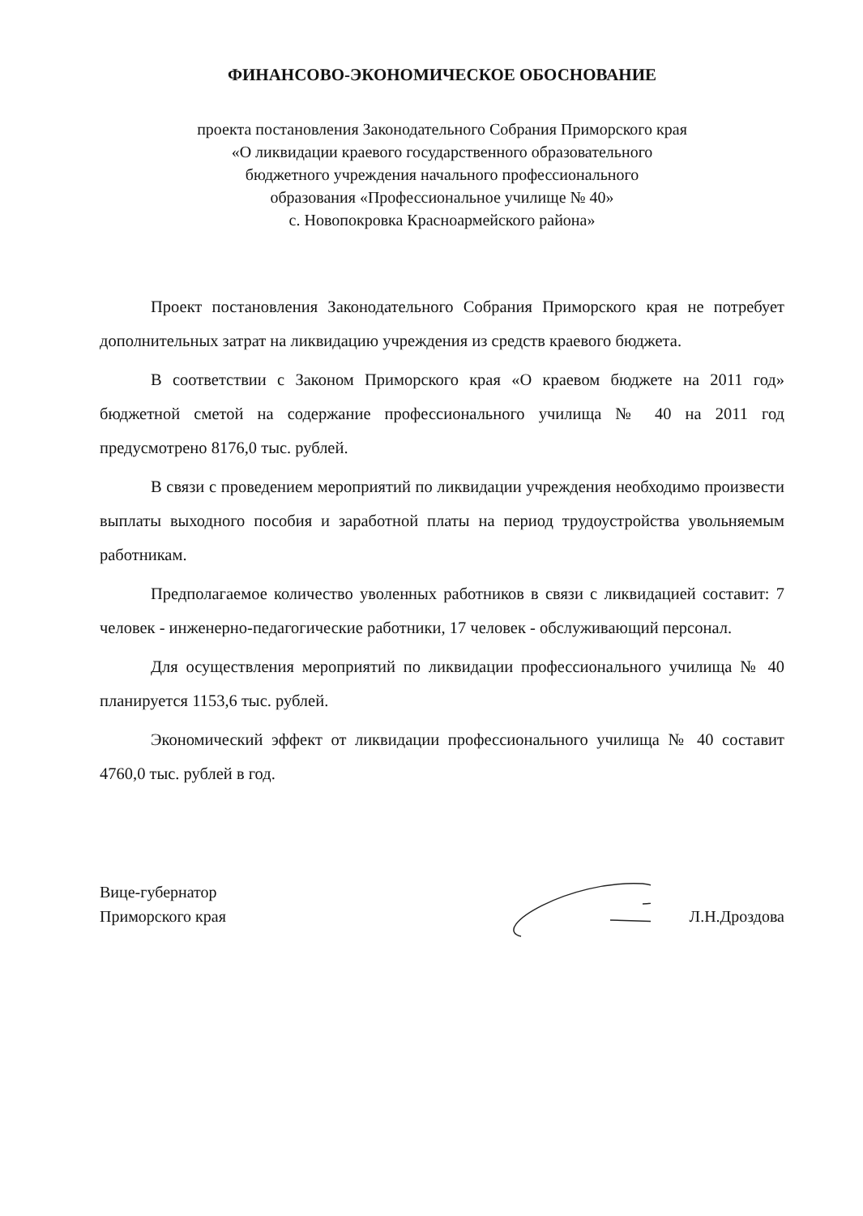ФИНАНСОВО-ЭКОНОМИЧЕСКОЕ ОБОСНОВАНИЕ
проекта постановления Законодательного Собрания Приморского края
«О ликвидации краевого государственного образовательного
бюджетного учреждения начального профессионального
образования «Профессиональное училище № 40»
с. Новопокровка Красноармейского района»
Проект постановления Законодательного Собрания Приморского края не потребует дополнительных затрат на ликвидацию учреждения из средств краевого бюджета.
В соответствии с Законом Приморского края «О краевом бюджете на 2011 год» бюджетной сметой на содержание профессионального училища № 40 на 2011 год предусмотрено 8176,0 тыс. рублей.
В связи с проведением мероприятий по ликвидации учреждения необходимо произвести выплаты выходного пособия и заработной платы на период трудоустройства увольняемым работникам.
Предполагаемое количество уволенных работников в связи с ликвидацией составит: 7 человек - инженерно-педагогические работники, 17 человек - обслуживающий персонал.
Для осуществления мероприятий по ликвидации профессионального училища № 40 планируется 1153,6 тыс. рублей.
Экономический эффект от ликвидации профессионального училища № 40 составит 4760,0 тыс. рублей в год.
Вице-губернатор
Приморского края
Л.Н.Дроздова